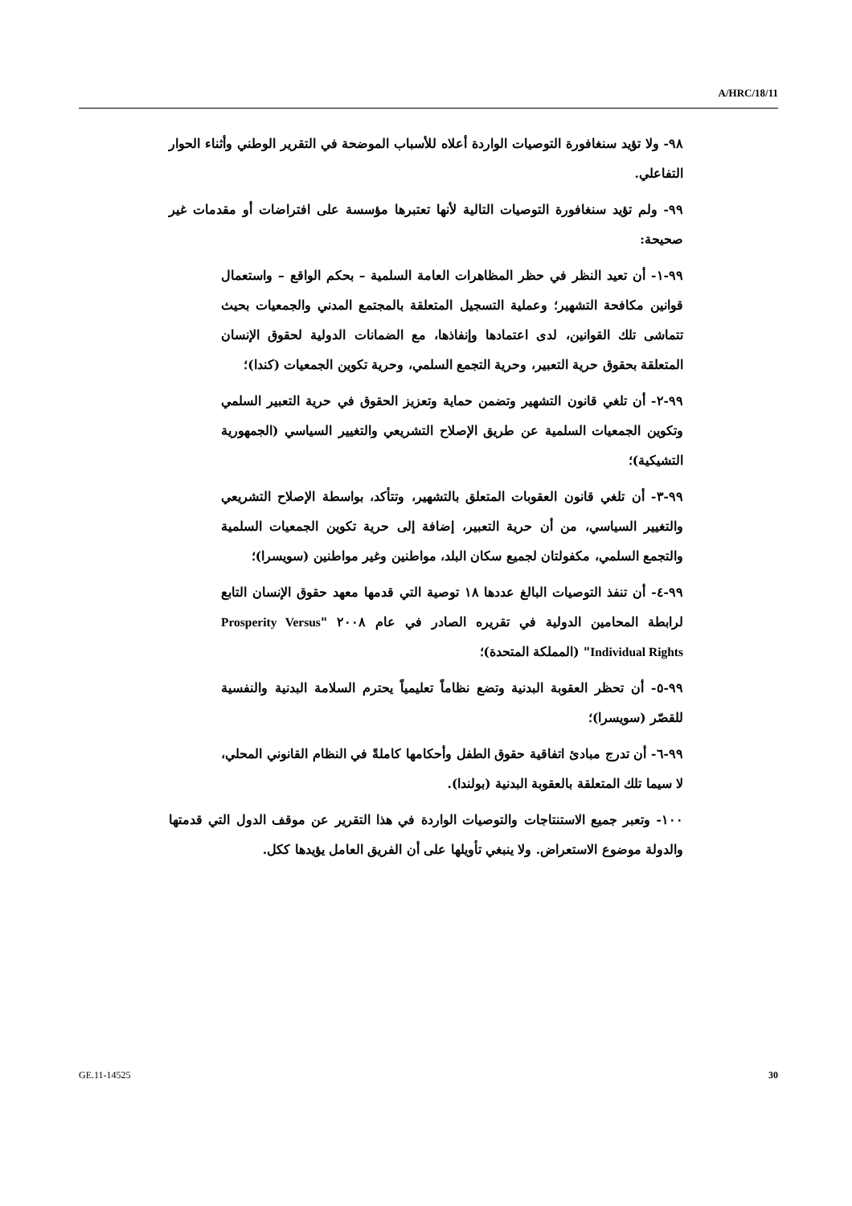A/HRC/18/11
٩٨- ولا تؤيد سنغافورة التوصيات الواردة أعلاه للأسباب الموضحة في التقرير الوطني وأثناء الحوار التفاعلي.
٩٩- ولم تؤيد سنغافورة التوصيات التالية لأنها تعتبرها مؤسسة على افتراضات أو مقدمات غير صحيحة:
٩٩-١- أن تعيد النظر في حظر المظاهرات العامة السلمية – بحكم الواقع – واستعمال قوانين مكافحة التشهير؛ وعملية التسجيل المتعلقة بالمجتمع المدني والجمعيات بحيث تتماشى تلك القوانين، لدى اعتمادها وإنفاذها، مع الضمانات الدولية لحقوق الإنسان المتعلقة بحقوق حرية التعبير، وحرية التجمع السلمي، وحرية تكوين الجمعيات (كندا)؛
٩٩-٢- أن تلغي قانون التشهير وتضمن حماية وتعزيز الحقوق في حرية التعبير السلمي وتكوين الجمعيات السلمية عن طريق الإصلاح التشريعي والتغيير السياسي (الجمهورية التشيكية)؛
٩٩-٣- أن تلغي قانون العقوبات المتعلق بالتشهير، وتتأكد، بواسطة الإصلاح التشريعي والتغيير السياسي، من أن حرية التعبير، إضافة إلى حرية تكوين الجمعيات السلمية والتجمع السلمي، مكفولتان لجميع سكان البلد، مواطنين وغير مواطنين (سويسرا)؛
٩٩-٤- أن تنفذ التوصيات البالغ عددها ١٨ توصية التي قدمها معهد حقوق الإنسان التابع لرابطة المحامين الدولية في تقريره الصادر في عام ٢٠٠٨ "Prosperity Versus Individual Rights" (المملكة المتحدة)؛
٩٩-٥- أن تحظر العقوبة البدنية وتضع نظاماً تعليمياً يحترم السلامة البدنية والنفسية للقصّر (سويسرا)؛
٩٩-٦- أن تدرج مبادئ اتفاقية حقوق الطفل وأحكامها كاملةً في النظام القانوني المحلي، لا سيما تلك المتعلقة بالعقوبة البدنية (بولندا).
١٠٠- وتعبر جميع الاستنتاجات والتوصيات الواردة في هذا التقرير عن موقف الدول التي قدمتها والدولة موضوع الاستعراض. ولا ينبغي تأويلها على أن الفريق العامل يؤيدها ككل.
GE.11-14525 30